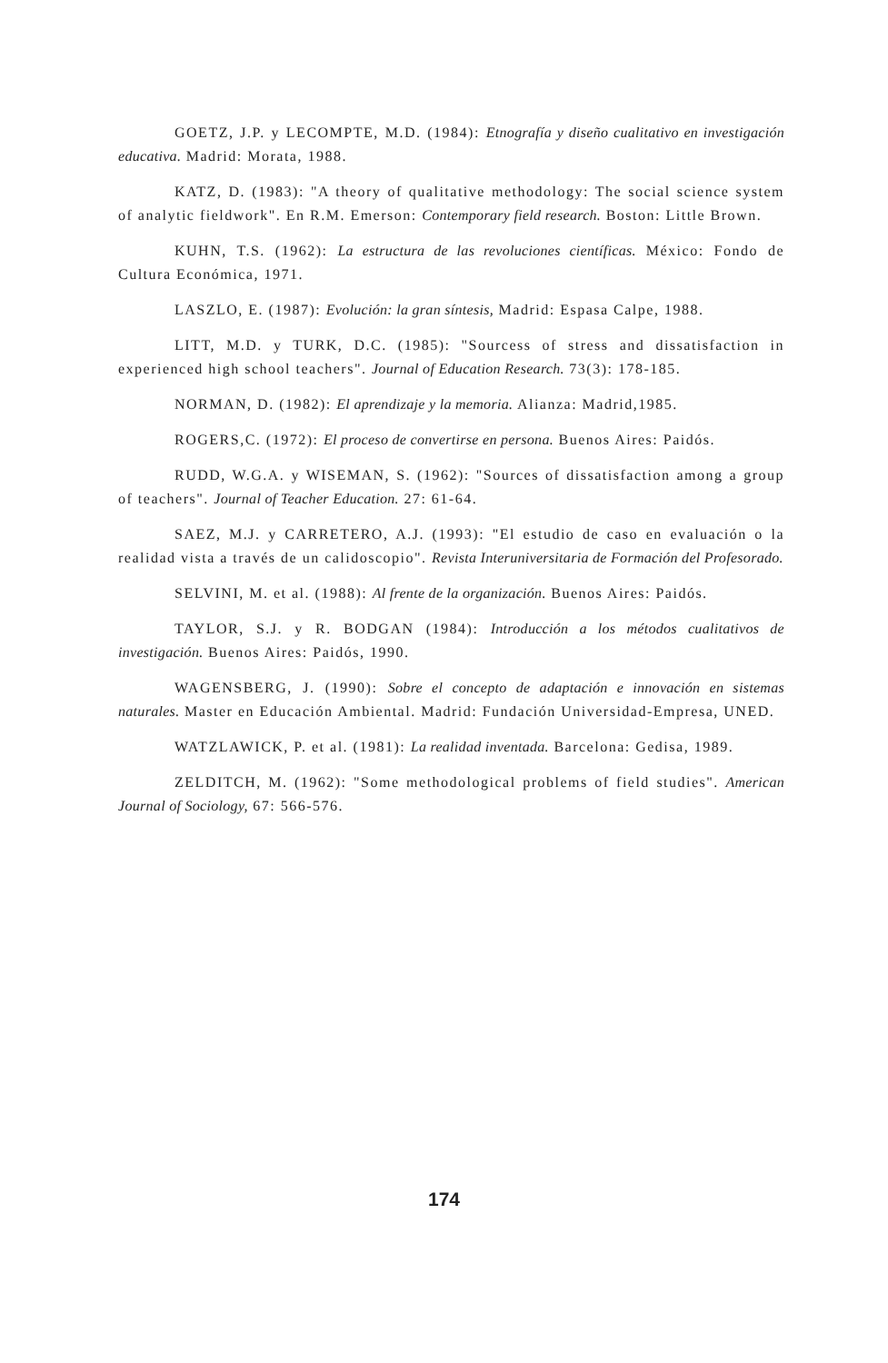GOETZ, J.P. y LECOMPTE, M.D. (1984): Etnografía y diseño cualitativo en investigación educativa. Madrid: Morata, 1988.
KATZ, D. (1983): "A theory of qualitative methodology: The social science system of analytic fieldwork". En R.M. Emerson: Contemporary field research. Boston: Little Brown.
KUHN, T.S. (1962): La estructura de las revoluciones científicas. México: Fondo de Cultura Económica, 1971.
LASZLO, E. (1987): Evolución: la gran síntesis, Madrid: Espasa Calpe, 1988.
LITT, M.D. y TURK, D.C. (1985): "Sourcess of stress and dissatisfaction in experienced high school teachers". Journal of Education Research. 73(3): 178-185.
NORMAN, D. (1982): El aprendizaje y la memoria. Alianza: Madrid,1985.
ROGERS,C. (1972): El proceso de convertirse en persona. Buenos Aires: Paidós.
RUDD, W.G.A. y WISEMAN, S. (1962): "Sources of dissatisfaction among a group of teachers". Journal of Teacher Education. 27: 61-64.
SAEZ, M.J. y CARRETERO, A.J. (1993): "El estudio de caso en evaluación o la realidad vista a través de un calidoscopio". Revista Interuniversitaria de Formación del Profesorado.
SELVINI, M. et al. (1988): Al frente de la organización. Buenos Aires: Paidós.
TAYLOR, S.J. y R. BODGAN (1984): Introducción a los métodos cualitativos de investigación. Buenos Aires: Paidós, 1990.
WAGENSBERG, J. (1990): Sobre el concepto de adaptación e innovación en sistemas naturales. Master en Educación Ambiental. Madrid: Fundación Universidad-Empresa, UNED.
WATZLAWICK, P. et al. (1981): La realidad inventada. Barcelona: Gedisa, 1989.
ZELDITCH, M. (1962): "Some methodological problems of field studies". American Journal of Sociology, 67: 566-576.
174